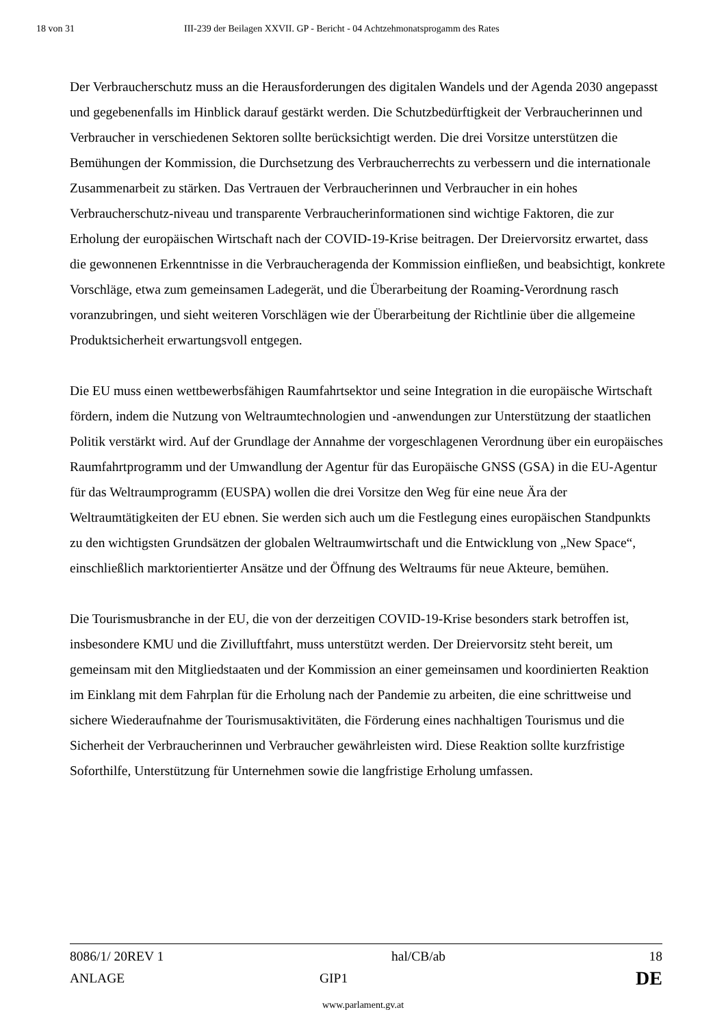18 von 31 III-239 der Beilagen XXVII. GP - Bericht - 04 Achtzehmonatsprogamm des Rates
Der Verbraucherschutz muss an die Herausforderungen des digitalen Wandels und der Agenda 2030 angepasst und gegebenenfalls im Hinblick darauf gestärkt werden. Die Schutzbedürftigkeit der Verbraucherinnen und Verbraucher in verschiedenen Sektoren sollte berücksichtigt werden. Die drei Vorsitze unterstützen die Bemühungen der Kommission, die Durchsetzung des Verbraucherrechts zu verbessern und die internationale Zusammenarbeit zu stärken. Das Vertrauen der Verbraucherinnen und Verbraucher in ein hohes Verbraucherschutz-niveau und transparente Verbraucherinformationen sind wichtige Faktoren, die zur Erholung der europäischen Wirtschaft nach der COVID-19-Krise beitragen. Der Dreiervorsitz erwartet, dass die gewonnenen Erkenntnisse in die Verbraucheragenda der Kommission einfließen, und beabsichtigt, konkrete Vorschläge, etwa zum gemeinsamen Ladegerät, und die Überarbeitung der Roaming-Verordnung rasch voranzubringen, und sieht weiteren Vorschlägen wie der Überarbeitung der Richtlinie über die allgemeine Produktsicherheit erwartungsvoll entgegen.
Die EU muss einen wettbewerbsfähigen Raumfahrtsektor und seine Integration in die europäische Wirtschaft fördern, indem die Nutzung von Weltraumtechnologien und -anwendungen zur Unterstützung der staatlichen Politik verstärkt wird. Auf der Grundlage der Annahme der vorgeschlagenen Verordnung über ein europäisches Raumfahrtprogramm und der Umwandlung der Agentur für das Europäische GNSS (GSA) in die EU-Agentur für das Weltraumprogramm (EUSPA) wollen die drei Vorsitze den Weg für eine neue Ära der Weltraumtätigkeiten der EU ebnen. Sie werden sich auch um die Festlegung eines europäischen Standpunkts zu den wichtigsten Grundsätzen der globalen Weltraumwirtschaft und die Entwicklung von „New Space“, einschließlich marktorientierter Ansätze und der Öffnung des Weltraums für neue Akteure, bemühen.
Die Tourismusbranche in der EU, die von der derzeitigen COVID-19-Krise besonders stark betroffen ist, insbesondere KMU und die Zivilluftfahrt, muss unterstützt werden. Der Dreiervorsitz steht bereit, um gemeinsam mit den Mitgliedstaaten und der Kommission an einer gemeinsamen und koordinierten Reaktion im Einklang mit dem Fahrplan für die Erholung nach der Pandemie zu arbeiten, die eine schrittweise und sichere Wiederaufnahme der Tourismusaktivitäten, die Förderung eines nachhaltigen Tourismus und die Sicherheit der Verbraucherinnen und Verbraucher gewährleisten wird. Diese Reaktion sollte kurzfristige Soforthilfe, Unterstützung für Unternehmen sowie die langfristige Erholung umfassen.
8086/1/ 20REV 1 hal/CB/ab 18
ANLAGE GIP1 DE
www.parlament.gv.at